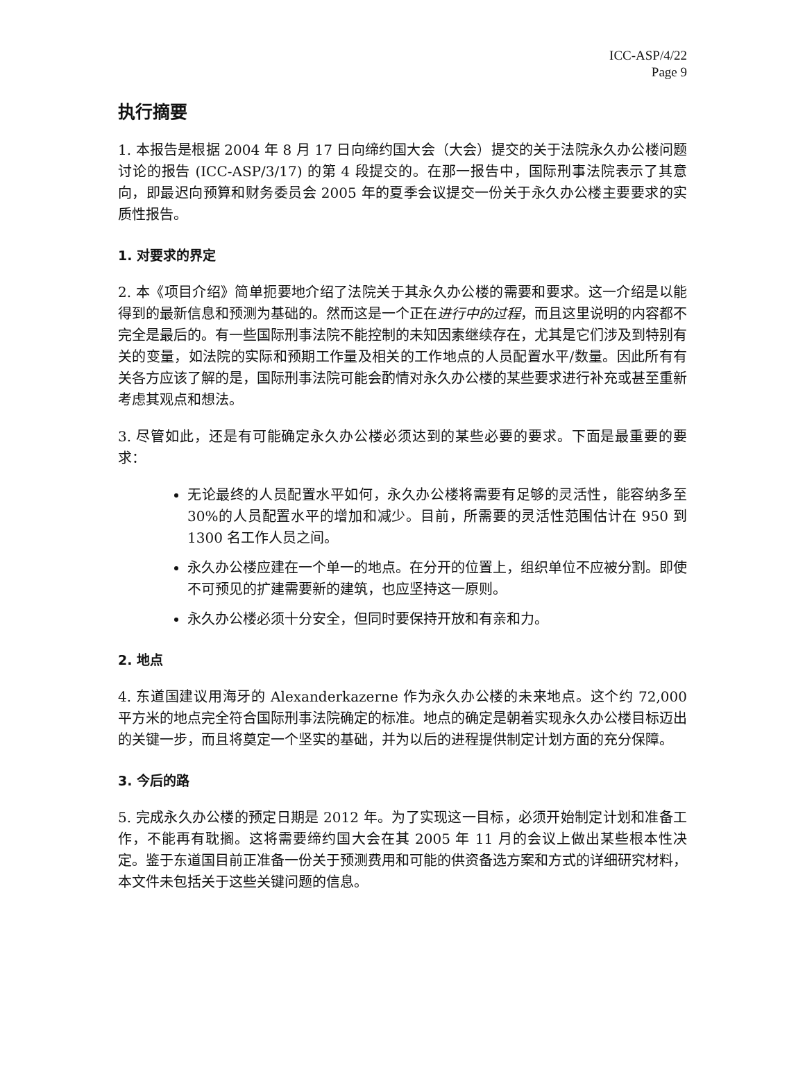ICC-ASP/4/22
Page 9
执行摘要
1. 本报告是根据 2004 年 8 月 17 日向缔约国大会（大会）提交的关于法院永久办公楼问题讨论的报告 (ICC-ASP/3/17) 的第 4 段提交的。在那一报告中，国际刑事法院表示了其意向，即最迟向预算和财务委员会 2005 年的夏季会议提交一份关于永久办公楼主要要求的实质性报告。
1. 对要求的界定
2. 本《项目介绍》简单扼要地介绍了法院关于其永久办公楼的需要和要求。这一介绍是以能得到的最新信息和预测为基础的。然而这是一个正在进行中的过程，而且这里说明的内容都不完全是最后的。有一些国际刑事法院不能控制的未知因素继续存在，尤其是它们涉及到特别有关的变量，如法院的实际和预期工作量及相关的工作地点的人员配置水平/数量。因此所有有关各方应该了解的是，国际刑事法院可能会酌情对永久办公楼的某些要求进行补充或甚至重新考虑其观点和想法。
3. 尽管如此，还是有可能确定永久办公楼必须达到的某些必要的要求。下面是最重要的要求：
无论最终的人员配置水平如何，永久办公楼将需要有足够的灵活性，能容纳多至 30%的人员配置水平的增加和减少。目前，所需要的灵活性范围估计在 950 到 1300 名工作人员之间。
永久办公楼应建在一个单一的地点。在分开的位置上，组织单位不应被分割。即使不可预见的扩建需要新的建筑，也应坚持这一原则。
永久办公楼必须十分安全，但同时要保持开放和有亲和力。
2. 地点
4. 东道国建议用海牙的 Alexanderkazerne 作为永久办公楼的未来地点。这个约 72,000 平方米的地点完全符合国际刑事法院确定的标准。地点的确定是朝着实现永久办公楼目标迈出的关键一步，而且将奠定一个坚实的基础，并为以后的进程提供制定计划方面的充分保障。
3. 今后的路
5. 完成永久办公楼的预定日期是 2012 年。为了实现这一目标，必须开始制定计划和准备工作，不能再有耽搁。这将需要缔约国大会在其 2005 年 11 月的会议上做出某些根本性决定。鉴于东道国目前正准备一份关于预测费用和可能的供资备选方案和方式的详细研究材料，本文件未包括关于这些关键问题的信息。